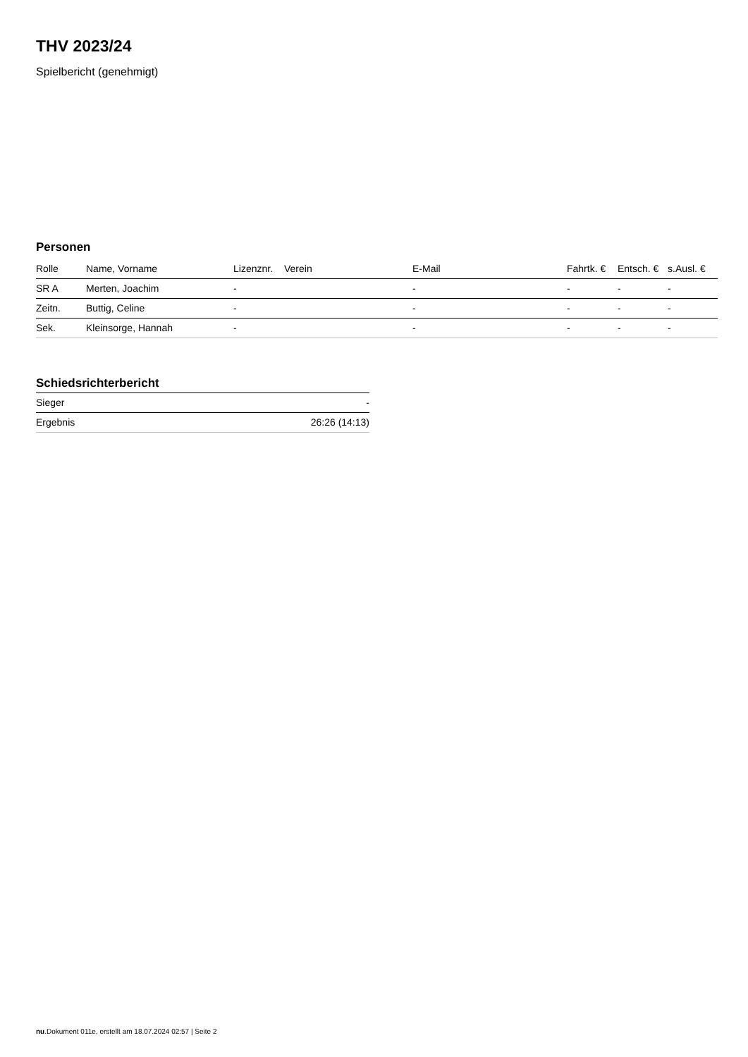THV 2023/24
Spielbericht (genehmigt)
Personen
| Rolle | Name, Vorname | Lizenznr. | Verein | E-Mail | Fahrtk. € | Entsch. € | s.Ausl. € |
| --- | --- | --- | --- | --- | --- | --- | --- |
| SR A | Merten, Joachim | - | | - | - | - | - |
| Zeitn. | Buttig, Celine | - | | - | - | - | - |
| Sek. | Kleinsorge, Hannah | - | | - | - | - | - |
Schiedsrichterbericht
| Sieger | - |
| Ergebnis | 26:26 (14:13) |
nu.Dokument 011e, erstellt am 18.07.2024 02:57 | Seite 2